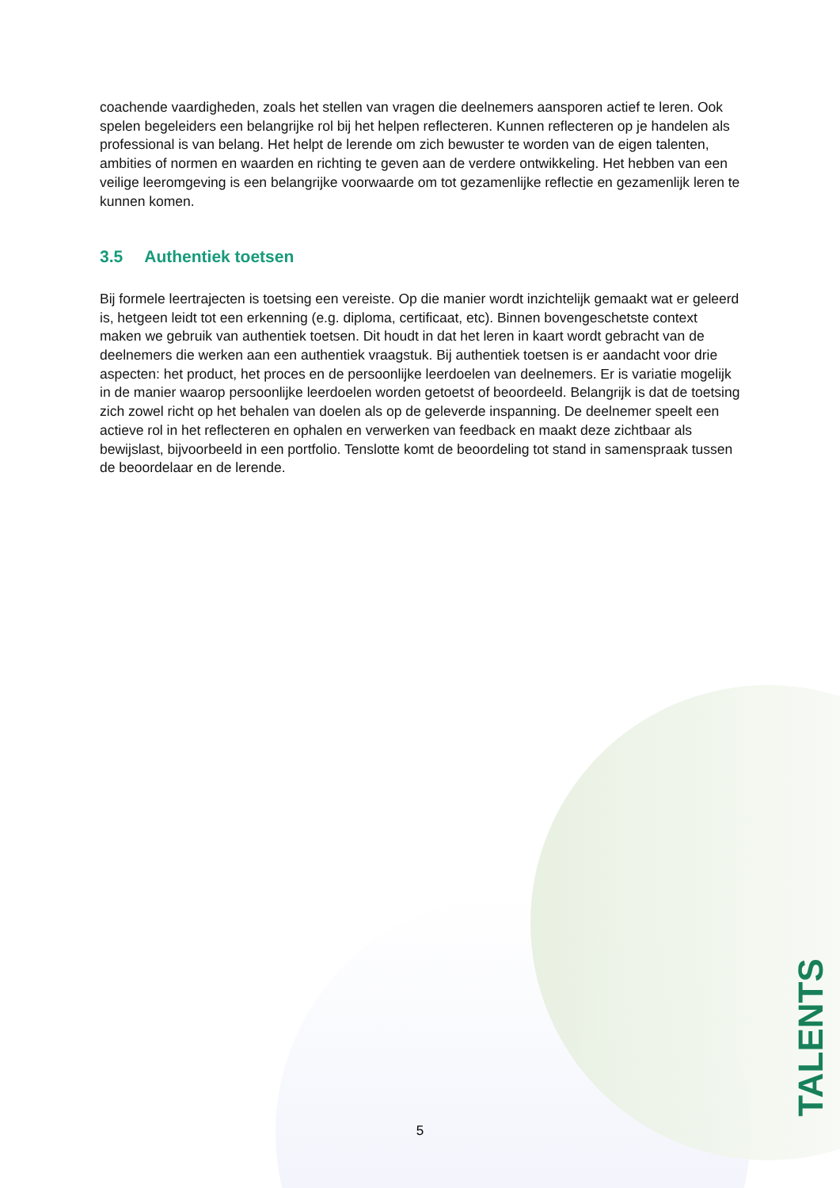coachende vaardigheden, zoals het stellen van vragen die deelnemers aansporen actief te leren. Ook spelen begeleiders een belangrijke rol bij het helpen reflecteren. Kunnen reflecteren op je handelen als professional is van belang. Het helpt de lerende om zich bewuster te worden van de eigen talenten, ambities of normen en waarden en richting te geven aan de verdere ontwikkeling. Het hebben van een veilige leeromgeving is een belangrijke voorwaarde om tot gezamenlijke reflectie en gezamenlijk leren te kunnen komen.
3.5 Authentiek toetsen
Bij formele leertrajecten is toetsing een vereiste. Op die manier wordt inzichtelijk gemaakt wat er geleerd is, hetgeen leidt tot een erkenning (e.g. diploma, certificaat, etc). Binnen bovengeschetste context maken we gebruik van authentiek toetsen. Dit houdt in dat het leren in kaart wordt gebracht van de deelnemers die werken aan een authentiek vraagstuk. Bij authentiek toetsen is er aandacht voor drie aspecten: het product, het proces en de persoonlijke leerdoelen van deelnemers. Er is variatie mogelijk in de manier waarop persoonlijke leerdoelen worden getoetst of beoordeeld. Belangrijk is dat de toetsing zich zowel richt op het behalen van doelen als op de geleverde inspanning. De deelnemer speelt een actieve rol in het reflecteren en ophalen en verwerken van feedback en maakt deze zichtbaar als bewijslast, bijvoorbeeld in een portfolio. Tenslotte komt de beoordeling tot stand in samenspraak tussen de beoordelaar en de lerende.
5
TALENTS